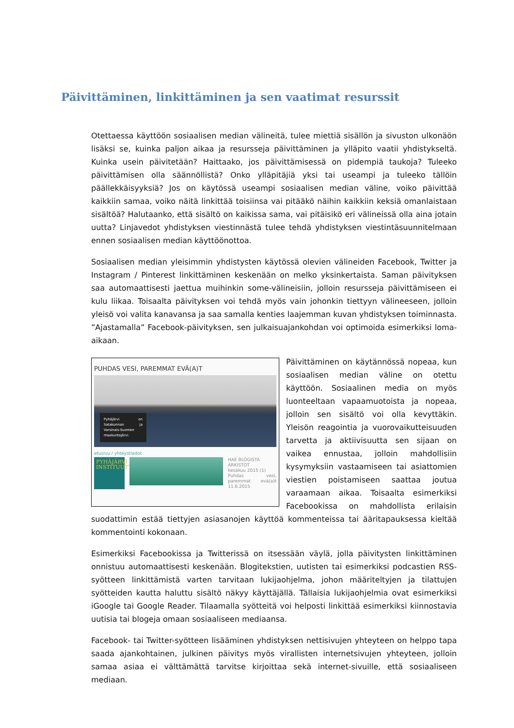Päivittäminen, linkittäminen ja sen vaatimat resurssit
Otettaessa käyttöön sosiaalisen median välineitä, tulee miettiä sisällön ja sivuston ulkonäön lisäksi se, kuinka paljon aikaa ja resursseja päivittäminen ja ylläpito vaatii yhdistykseltä. Kuinka usein päivitetään? Haittaako, jos päivittämisessä on pidempiä taukoja? Tuleeko päivittämisen olla säännöllistä? Onko ylläpitäjiä yksi tai useampi ja tuleeko tällöin päällekkäisyyksiä? Jos on käytössä useampi sosiaalisen median väline, voiko päivittää kaikkiin samaa, voiko näitä linkittää toisiinsa vai pitääkö näihin kaikkiin keksiä omanlaistaan sisältöä? Halutaanko, että sisältö on kaikissa sama, vai pitäisikö eri välineissä olla aina jotain uutta? Linjavedot yhdistyksen viestinnästä tulee tehdä yhdistyksen viestintäsuunnitelmaan ennen sosiaalisen median käyttöönottoa.
Sosiaalisen median yleisimmin yhdistysten käytössä olevien välineiden Facebook, Twitter ja Instagram / Pinterest linkittäminen keskenään on melko yksinkertaista. Saman päivityksen saa automaattisesti jaettua muihinkin some-välineisiin, jolloin resursseja päivittämiseen ei kulu liikaa. Toisaalta päivityksen voi tehdä myös vain johonkin tiettyyn välineeseen, jolloin yleisö voi valita kanavansa ja saa samalla kenties laajemman kuvan yhdistyksen toiminnasta. ”Ajastamalla” Facebook-päivityksen, sen julkaisuajankohdan voi optimoida esimerkiksi loma-aikaan.
PUHDAS VESI, PAREMMAT EVÄ(A)T
Pyhäjärvi on Satakunnan ja Varsinais-Suomen maakuntajärvi.
etusivu / yhteystiedot
PYHÄJÄRVI INSTITUUTTI
HAE BLOGISTA
ARKISTOT
kesäkuu 2015 (1)
Puhdas vesi, paremmat evä(a)t 11.6.2015
Päivittäminen on käytännössä nopeaa, kun sosiaalisen median väline on otettu käyttöön. Sosiaalinen media on myös luonteeltaan vapaamuotoista ja nopeaa, jolloin sen sisältö voi olla kevyttäkin. Yleisön reagointia ja vuorovaikutteisuuden tarvetta ja aktiivisuutta sen sijaan on vaikea ennustaa, jolloin mahdollisiin kysymyksiin vastaamiseen tai asiattomien viestien poistamiseen saattaa joutua varaamaan aikaa. Toisaalta esimerkiksi Facebookissa on mahdollista erilaisin suodattimin estää tiettyjen asiasanojen käyttöä kommenteissa tai ääritapauksessa kieltää kommentointi kokonaan.
Esimerkiksi Facebookissa ja Twitterissä on itsessään väylä, jolla päivitysten linkittäminen onnistuu automaattisesti keskenään. Blogitekstien, uutisten tai esimerkiksi podcastien RSS-syötteen linkittämistä varten tarvitaan lukijaohjelma, johon määriteltyjen ja tilattujen syötteiden kautta haluttu sisältö näkyy käyttäjällä. Tällaisia lukijaohjelmia ovat esimerkiksi iGoogle tai Google Reader. Tilaamalla syötteitä voi helposti linkittää esimerkiksi kiinnostavia uutisia tai blogeja omaan sosiaaliseen mediaansa.
Facebook- tai Twitter-syötteen lisääminen yhdistyksen nettisivujen yhteyteen on helppo tapa saada ajankohtainen, julkinen päivitys myös virallisten internetsivujen yhteyteen, jolloin samaa asiaa ei välttämättä tarvitse kirjoittaa sekä internet-sivuille, että sosiaaliseen mediaan.